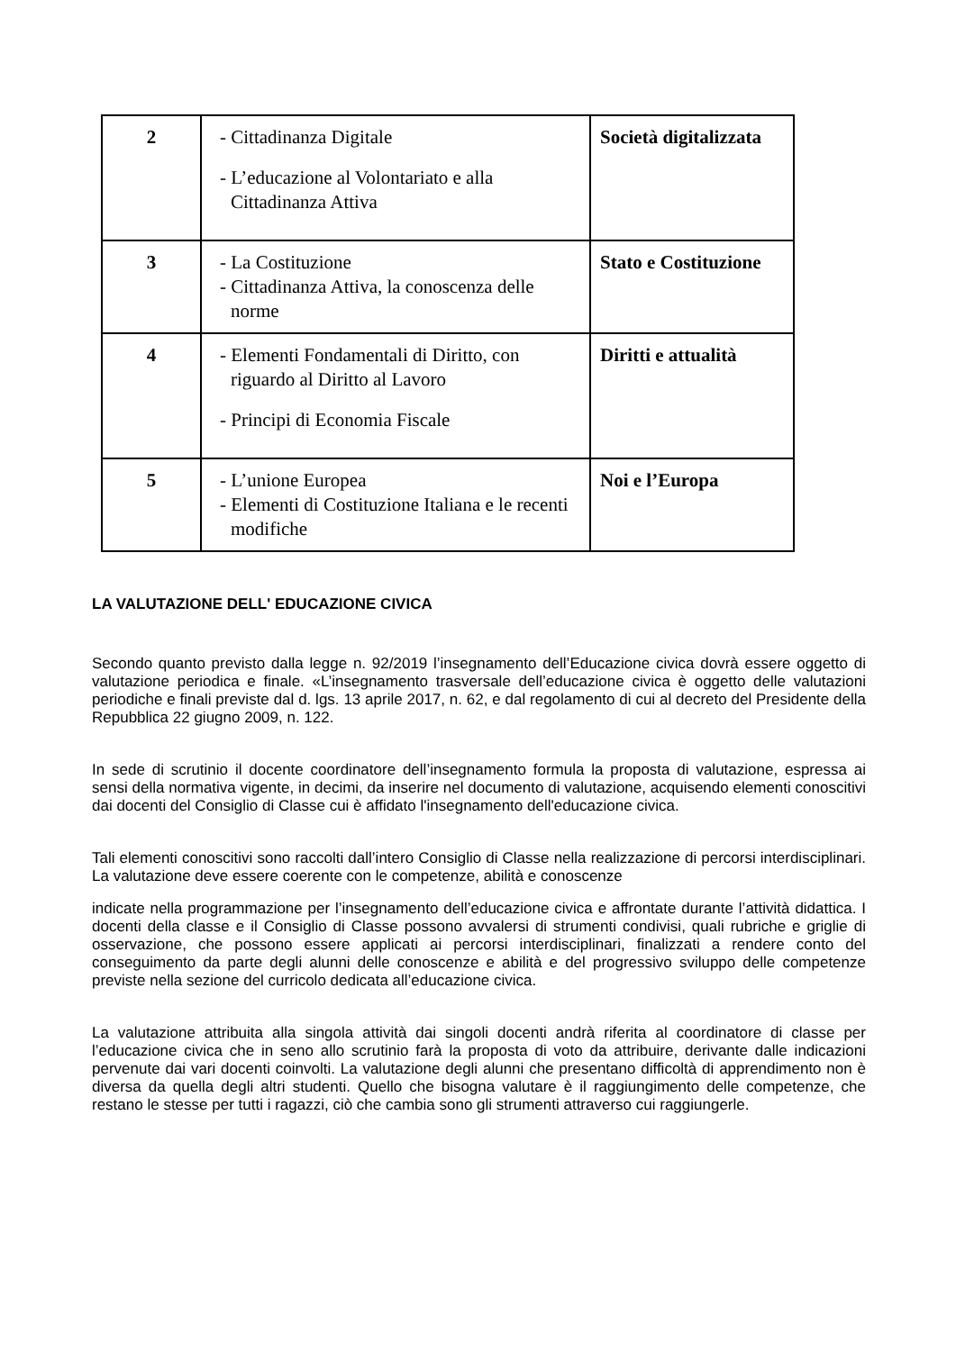| 2 | - Cittadinanza Digitale - L’educazione al Volontariato e alla Cittadinanza Attiva | Società digitalizzata |
| 3 | - La Costituzione - Cittadinanza Attiva, la conoscenza delle norme | Stato e Costituzione |
| 4 | - Elementi Fondamentali di Diritto, con riguardo al Diritto al Lavoro - Principi di Economia Fiscale | Diritti e attualità |
| 5 | - L’unione Europea - Elementi di Costituzione Italiana e le recenti modifiche | Noi e l’Europa |
LA VALUTAZIONE DELL' EDUCAZIONE CIVICA
Secondo quanto previsto dalla legge n. 92/2019 l’insegnamento dell’Educazione civica dovrà essere oggetto di valutazione periodica e finale. «L’insegnamento trasversale dell’educazione civica è oggetto delle valutazioni periodiche e finali previste dal d. lgs. 13 aprile 2017, n. 62, e dal regolamento di cui al decreto del Presidente della Repubblica 22 giugno 2009, n. 122.
In sede di scrutinio il docente coordinatore dell’insegnamento formula la proposta di valutazione, espressa ai sensi della normativa vigente, in decimi, da inserire nel documento di valutazione, acquisendo elementi conoscitivi dai docenti del Consiglio di Classe cui è affidato l'insegnamento dell'educazione civica.
Tali elementi conoscitivi sono raccolti dall’intero Consiglio di Classe nella realizzazione di percorsi interdisciplinari. La valutazione deve essere coerente con le competenze, abilità e conoscenze
indicate nella programmazione per l’insegnamento dell’educazione civica e affrontate durante l’attività didattica. I docenti della classe e il Consiglio di Classe possono avvalersi di strumenti condivisi, quali rubriche e griglie di osservazione, che possono essere applicati ai percorsi interdisciplinari, finalizzati a rendere conto del conseguimento da parte degli alunni delle conoscenze e abilità e del progressivo sviluppo delle competenze previste nella sezione del curricolo dedicata all’educazione civica.
La valutazione attribuita alla singola attività dai singoli docenti andrà riferita al coordinatore di classe per l’educazione civica che in seno allo scrutinio farà la proposta di voto da attribuire, derivante dalle indicazioni pervenute dai vari docenti coinvolti. La valutazione degli alunni che presentano difficoltà di apprendimento non è diversa da quella degli altri studenti. Quello che bisogna valutare è il raggiungimento delle competenze, che restano le stesse per tutti i ragazzi, ciò che cambia sono gli strumenti attraverso cui raggiungerle.